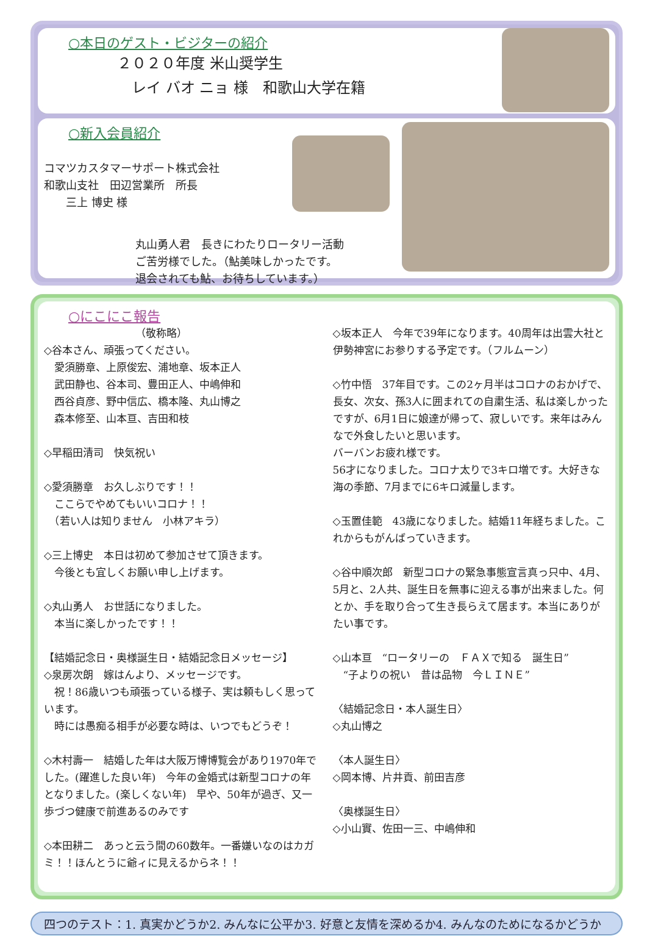○本日のゲスト・ビジターの紹介
２０２０年度 米山奨学生
　レイ バオ ニョ 様　和歌山大学在籍
○新入会員紹介
コマツカスタマーサポート株式会社
和歌山支社　田辺営業所　所長
　　三上 博史 様
丸山勇人君　長きにわたりロータリー活動
ご苦労様でした。（鮎美味しかったです。
退会されても鮎、お待ちしています。）
○にこにこ報告
（敬称略）
◇谷本さん、頑張ってください。
　愛須勝章、上原俊宏、浦地章、坂本正人
　武田静也、谷本司、豊田正人、中嶋伸和
　西谷貞彦、野中信広、橋本隆、丸山博之
　森本修至、山本亘、吉田和枝
◇早稲田清司　快気祝い
◇愛須勝章　お久しぶりです！！
　ここらでやめてもいいコロナ！！
　（若い人は知りません　小林アキラ）
◇三上博史　本日は初めて参加させて頂きます。
　今後とも宜しくお願い申し上げます。
◇丸山勇人　お世話になりました。
　本当に楽しかったです！！
【結婚記念日・奥様誕生日・結婚記念日メッセージ】
◇泉房次朗　嫁はんより、メッセージです。
　祝！86歳いつも頑張っている様子、実は頼もしく思っています。
　時には愚痴る相手が必要な時は、いつでもどうぞ！
◇木村壽一　結婚した年は大阪万博博覧会があり1970年でした。(躍進した良い年)　今年の金婚式は新型コロナの年となりました。(楽しくない年)　早や、50年が過ぎ、又一歩づつ健康で前進あるのみです
◇本田耕二　あっと云う間の60数年。一番嫌いなのはカガミ！！ほんとうに爺ィに見えるからネ！！
◇坂本正人　今年で39年になります。40周年は出雲大社と伊勢神宮にお参りする予定です。（フルムーン）
◇竹中悟　37年目です。この2ヶ月半はコロナのおかげで、長女、次女、孫3人に囲まれての自粛生活、私は楽しかったですが、6月1日に娘達が帰って、寂しいです。来年はみんなで外食したいと思います。
バーバンお疲れ様です。
56才になりました。コロナ太りで3キロ増です。大好きな海の季節、7月までに6キロ減量します。
◇玉置佳範　43歳になりました。結婚11年経ちました。これからもがんばっていきます。
◇谷中順次郎　新型コロナの緊急事態宣言真っ只中、4月、5月と、2人共、誕生日を無事に迎える事が出来ました。何とか、手を取り合って生き長らえて居ます。本当にありがたい事です。
◇山本亘　“ロータリーの　ＦＡＸで知る　誕生日”
　“子よりの祝い　昔は品物　今ＬＩＮＥ”
〈結婚記念日・本人誕生日〉
◇丸山博之
〈本人誕生日〉
◇岡本博、片井貢、前田吉彦
〈奥様誕生日〉
◇小山實、佐田一三、中嶋伸和
四つのテスト：1. 真実かどうか2. みんなに公平か3. 好意と友情を深めるか4. みんなのためになるかどうか